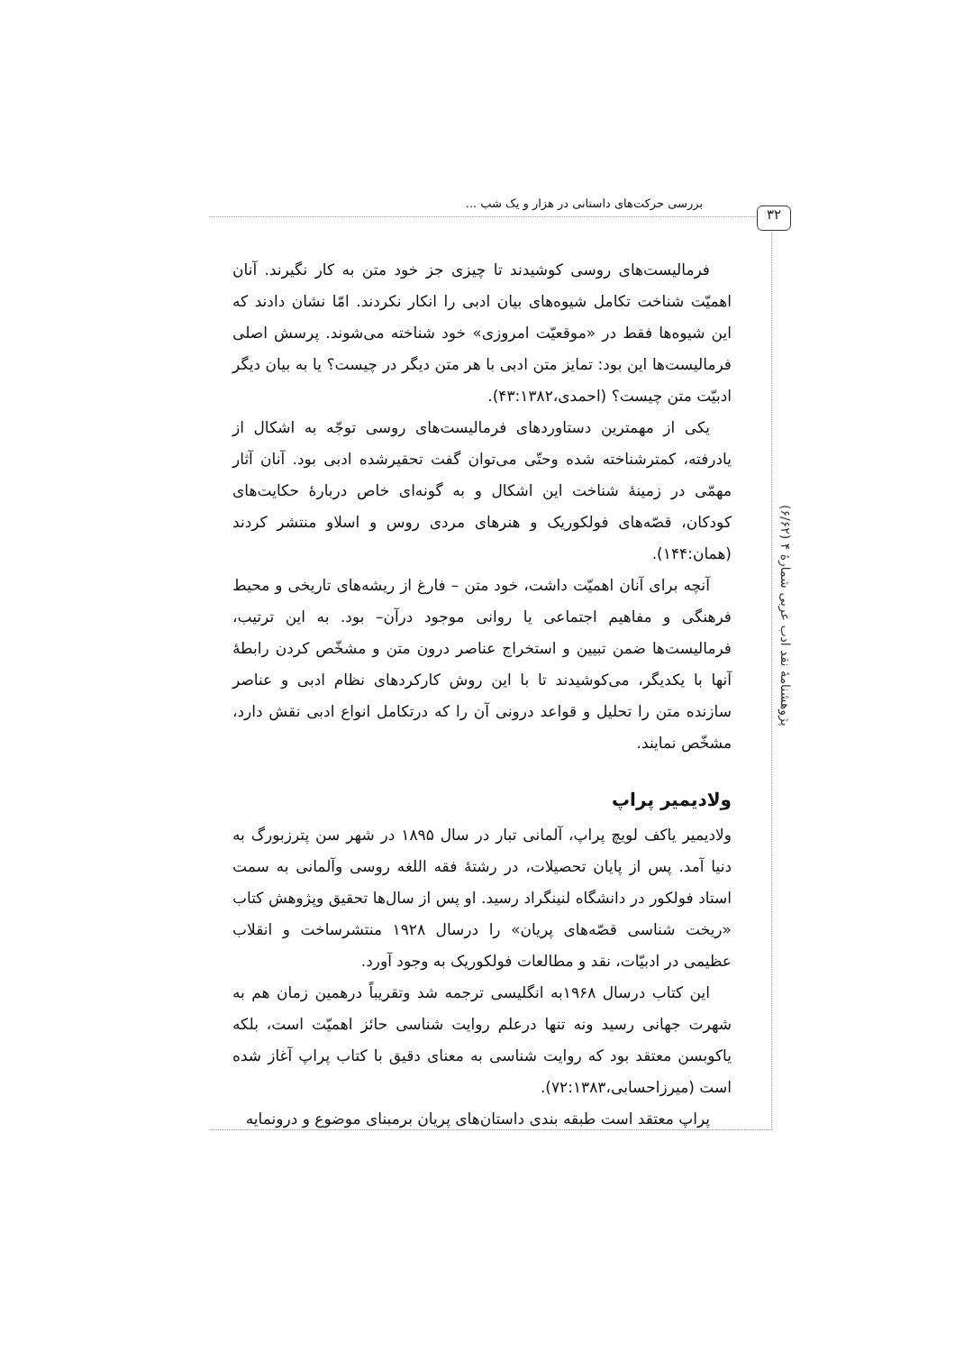بررسی حرکت‌های داستانی در هزار و یک شب ...
۳۲
پژوهشنامهٔ نقد ادب عربی شمارهٔ ۴ (۶/۶۲)
فرمالیست‌های روسی کوشیدند تا چیزی جز خود متن به کار نگیرند. آنان اهمیّت شناخت تکامل شیوه‌های بیان ادبی را انکار نکردند. امّا نشان دادند که این شیوه‌ها فقط در «موقعیّت امروزی» خود شناخته می‌شوند. پرسش اصلی فرمالیست‌ها این بود: تمایز متن ادبی با هر متن دیگر در چیست؟ یا به بیان دیگر ادبیّت متن چیست؟ (احمدی،۴۳:۱۳۸۲).
یکی از مهمترین دستاوردهای فرمالیست‌های روسی توجّه به اشکال از یادرفته، کمترشناخته شده وحتّی می‌توان گفت تحقیرشده ادبی بود. آنان آثار مهمّی در زمینهٔ شناخت این اشکال و به گونه‌ای خاص دربارهٔ حکایت‌های کودکان، قصّه‌های فولکوریک و هنرهای مردی روس و اسلاو منتشر کردند (همان:۱۴۴).
آنچه برای آنان اهمیّت داشت، خود متن – فارغ از ریشه‌های تاریخی و محیط فرهنگی و مفاهیم اجتماعی یا روانی موجود درآن– بود. به این ترتیب، فرمالیست‌ها ضمن تبیین و استخراج عناصر درون متن و مشخّص کردن رابطهٔ آنها با یکدیگر، می‌کوشیدند تا با این روش کارکردهای نظام ادبی و عناصر سازنده متن را تحلیل و قواعد درونی آن را که درتکامل انواع ادبی نقش دارد، مشخّص نمایند.
ولادیمیر پراپ
ولادیمیر یاکف لویچ پراپ، آلمانی تبار در سال ۱۸۹۵ در شهر سن پترزبورگ به دنیا آمد. پس از پایان تحصیلات، در رشتهٔ فقه اللغه روسی وآلمانی به سمت استاد فولکور در دانشگاه لنینگراد رسید. او پس از سال‌ها تحقیق وپژوهش کتاب «ریخت شناسی قصّه‌های پریان» را درسال ۱۹۲۸ منتشرساخت و انقلاب عظیمی در ادبیّات، نقد و مطالعات فولکوریک به وجود آورد.
این کتاب درسال ۱۹۶۸به انگلیسی ترجمه شد وتقریباً درهمین زمان هم به شهرت جهانی رسید ونه تنها درعلم روایت شناسی حائز اهمیّت است، بلکه یاکوبسن معتقد بود که روایت شناسی به معنای دقیق با کتاب پراپ آغاز شده است (میرزاحسابی،۷۲:۱۳۸۳).
پراپ معتقد است طبقه بندی داستان‌های پریان برمبنای موضوع و درونمایه